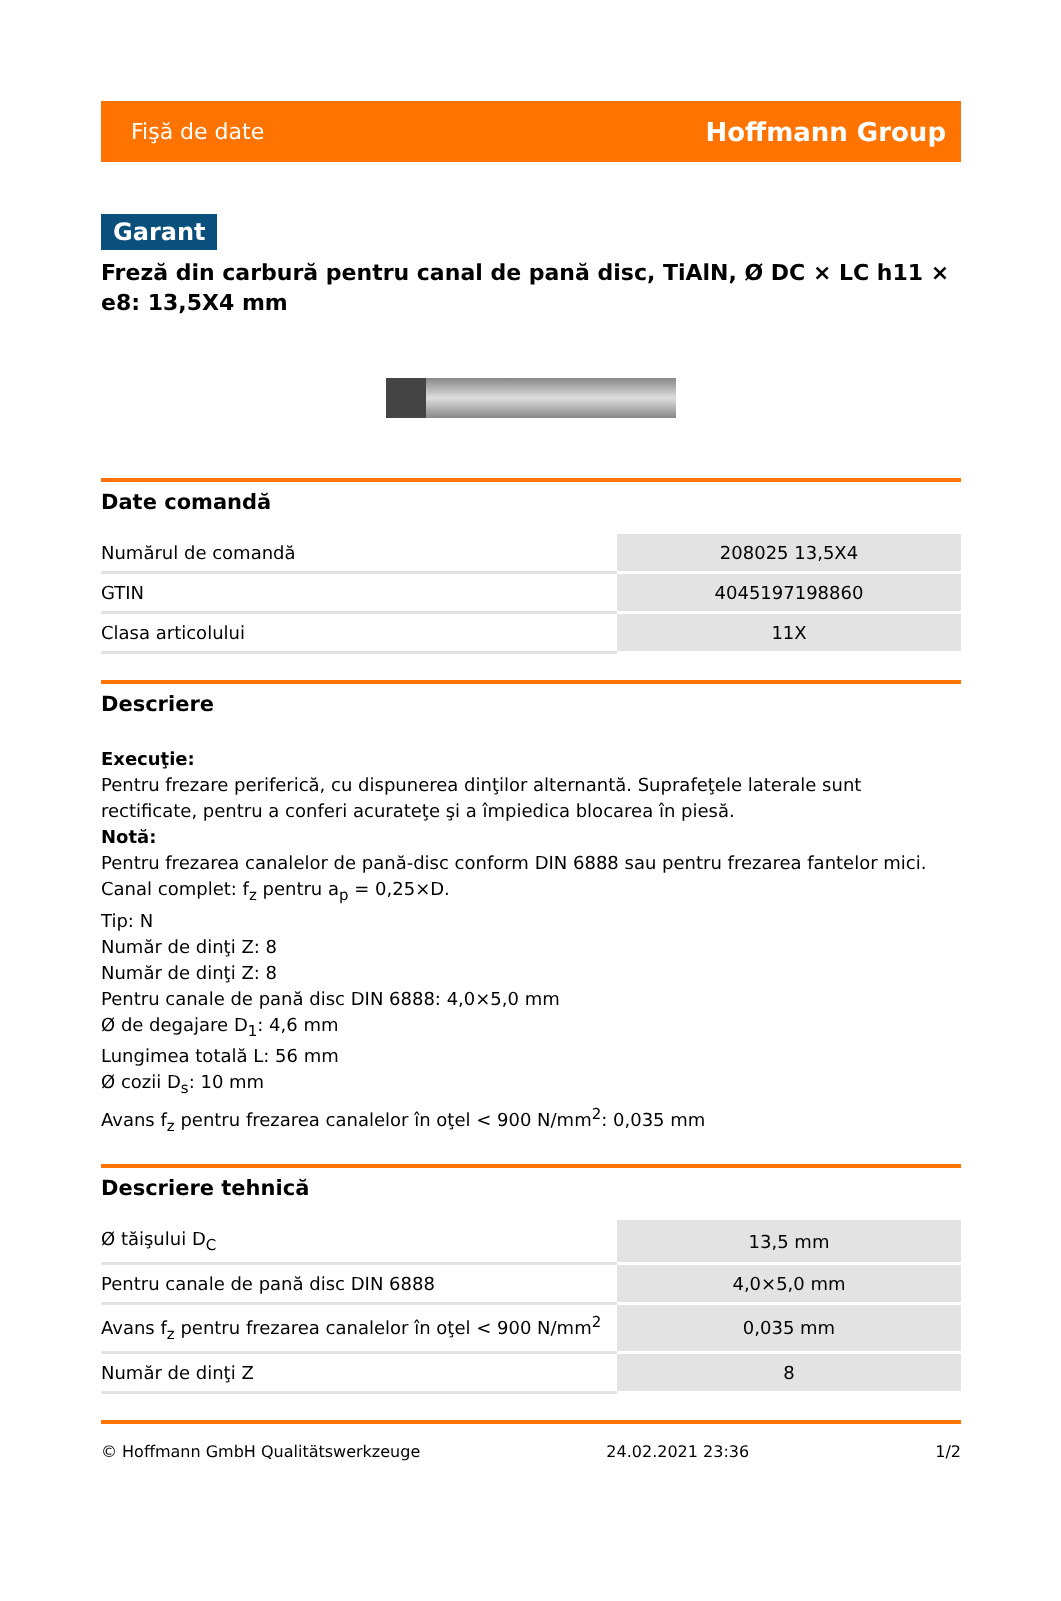Fişă de date Hoffmann Group
Garant
Freză din carbură pentru canal de pană disc, TiAlN, Ø DC × LC h11 × e8: 13,5X4 mm
Date comandă
| Numărul de comandă | 208025 13,5X4 |
| GTIN | 4045197198860 |
| Clasa articolului | 11X |
Descriere
Execuţie:
Pentru frezare periferică, cu dispunerea dinţilor alternantă. Suprafeţele laterale sunt rectificate, pentru a conferi acurateţe şi a împiedica blocarea în piesă.
Notă:
Pentru frezarea canalelor de pană-disc conform DIN 6888 sau pentru frezarea fantelor mici.
Canal complet: f<sub>z</sub> pentru a<sub>p</sub> = 0,25×D.
Tip: N
Număr de dinţi Z: 8
Număr de dinţi Z: 8
Pentru canale de pană disc DIN 6888: 4,0×5,0 mm
Ø de degajare D<sub>1</sub>: 4,6 mm
Lungimea totală L: 56 mm
Ø cozii D<sub>s</sub>: 10 mm
Avans f<sub>z</sub> pentru frezarea canalelor în oţel < 900 N/mm<sup>2</sup>: 0,035 mm
Descriere tehnică
| Ø tăişului D<sub>C</sub> | 13,5 mm |
| Pentru canale de pană disc DIN 6888 | 4,0×5,0 mm |
| Avans f<sub>z</sub> pentru frezarea canalelor în oţel < 900 N/mm<sup>2</sup> | 0,035 mm |
| Număr de dinţi Z | 8 |
© Hoffmann GmbH Qualitätswerkzeuge 24.02.2021 23:36 1/2